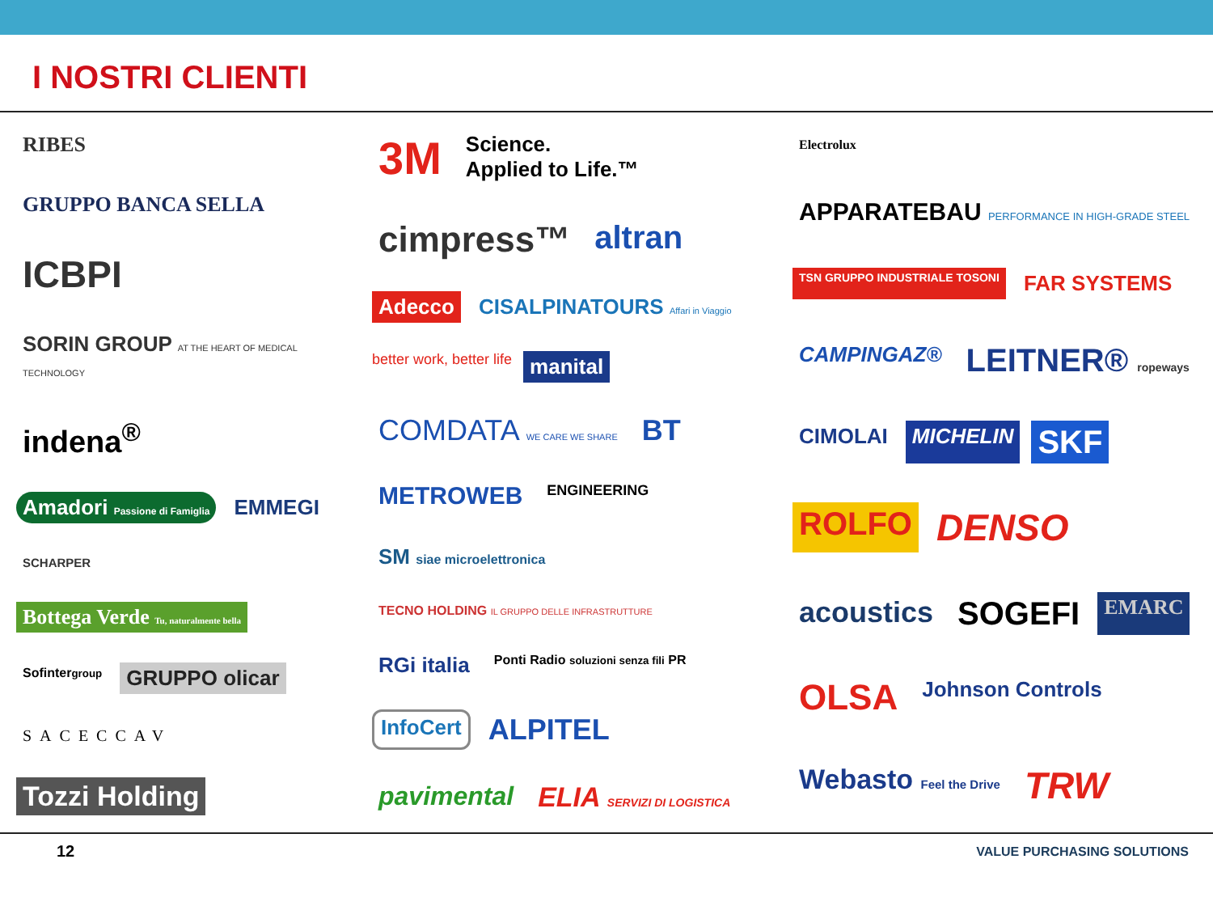I NOSTRI CLIENTI
RIBES GRUPPO BANCA SELLA ICBPI SORIN GROUP AT THE HEART OF MEDICAL TECHNOLOGY indena<sup>®</sup> Amadori Passione di Famiglia EMMEGI SCHARPER Bottega Verde Tu, naturalmente bella Sofintergroup GRUPPO olicar SACECCAV Tozzi Holding
3M Science.
Applied to Life.™ cimpress™ altran Adecco CISALPINATOURS Affari in Viaggio better work, better life manital COMDATA WE CARE WE SHARE BT METROWEB ENGINEERING SM siae microelettronica TECNO HOLDING IL GRUPPO DELLE INFRASTRUTTURE RGi italia Ponti Radio soluzioni senza fili PR InfoCert ALPITEL pavimental ELIA SERVIZI DI LOGISTICA
Electrolux APPARATEBAU PERFORMANCE IN HIGH-GRADE STEEL TSN GRUPPO INDUSTRIALE TOSONI FAR SYSTEMS CAMPINGAZ® LEITNER® ropeways CIMOLAI MICHELIN SKF ROLFO DENSO acoustics SOGEFI EMARC OLSA Johnson Controls Webasto Feel the Drive TRW
12 VALUE PURCHASING SOLUTIONS